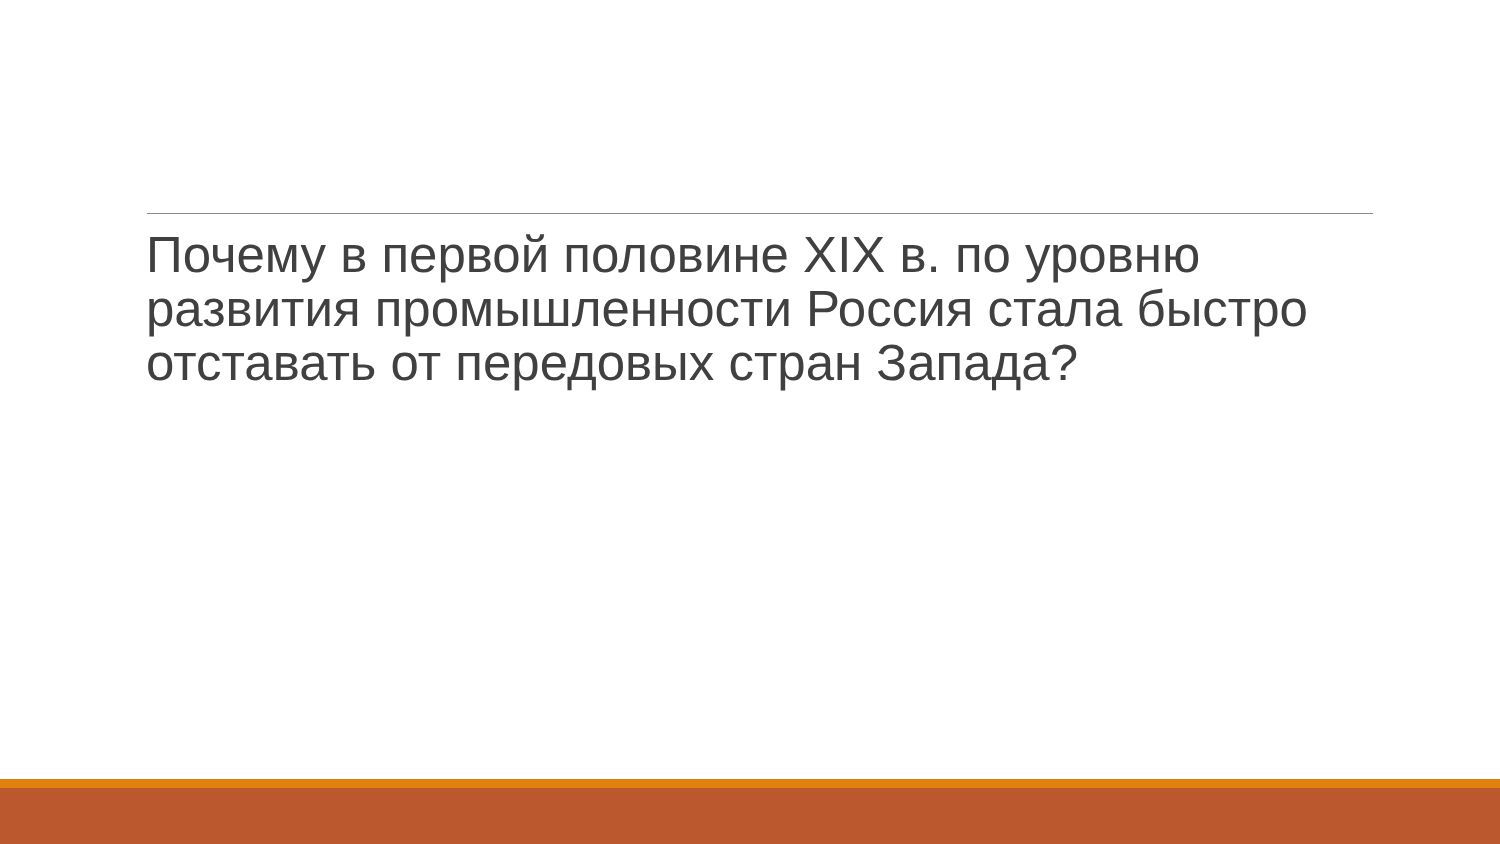Почему в первой половине XIX в. по уровню развития промышленности Россия стала быстро отставать от передовых стран Запада?